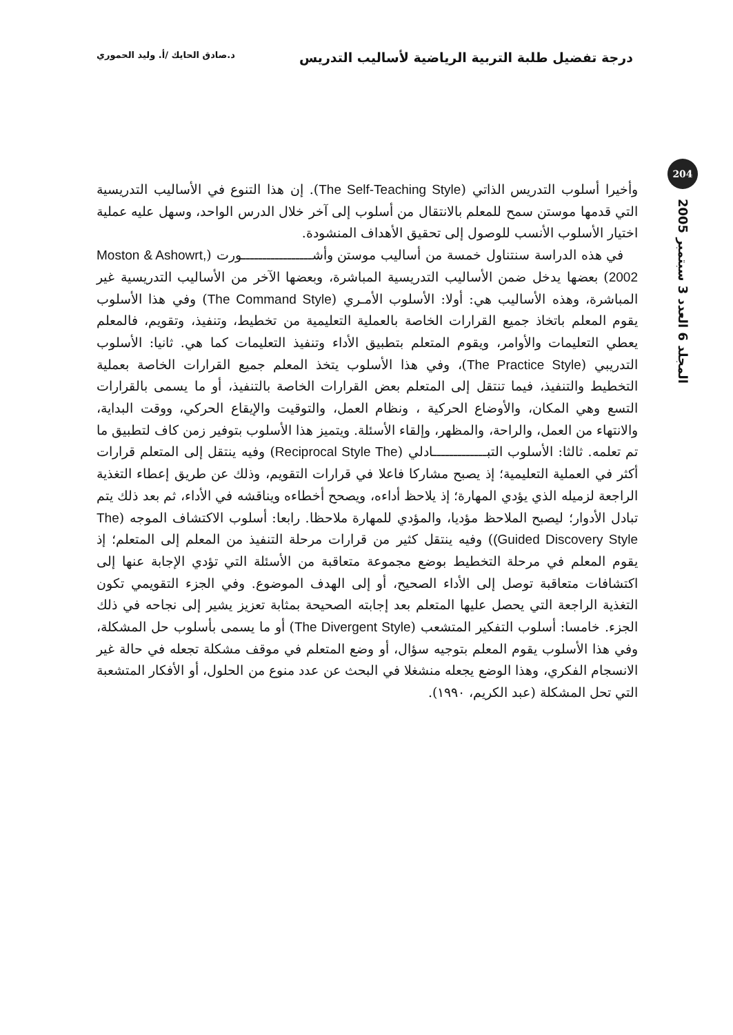درجة تفضيل طلبة التربية الرياضية لأساليب التدريس د.صادق الحايك /أ. وليد الحموري
204
المجلد 6 العدد 3 سبتمبر 2005
وأخيرا أسلوب التدريس الذاتي (The Self-Teaching Style). إن هذا التنوع في الأساليب التدريسية التي قدمها موستن سمح للمعلم بالانتقال من أسلوب إلى آخر خلال الدرس الواحد، وسهل عليه عملية اختيار الأسلوب الأنسب للوصول إلى تحقيق الأهداف المنشودة.
في هذه الدراسة سنتناول خمسة من أساليب موستن وأشـــــــــــــــــورت (Moston & Ashowrt, 2002) بعضها يدخل ضمن الأساليب التدريسية المباشرة، وبعضها الآخر من الأساليب التدريسية غير المباشرة، وهذه الأساليب هي: أولا: الأسلوب الأمـري (The Command Style) وفي هذا الأسلوب يقوم المعلم باتخاذ جميع القرارات الخاصة بالعملية التعليمية من تخطيط، وتنفيذ، وتقويم، فالمعلم يعطي التعليمات والأوامر، ويقوم المتعلم بتطبيق الأداء وتنفيذ التعليمات كما هي. ثانيا: الأسلوب التدريبي (The Practice Style)، وفي هذا الأسلوب يتخذ المعلم جميع القرارات الخاصة بعملية التخطيط والتنفيذ، فيما تنتقل إلى المتعلم بعض القرارات الخاصة بالتنفيذ، أو ما يسمى بالقرارات التسع وهي المكان، والأوضاع الحركية ، ونظام العمل، والتوقيت والإيقاع الحركي، ووقت البداية، والانتهاء من العمل، والراحة، والمظهر، وإلقاء الأسئلة. ويتميز هذا الأسلوب بتوفير زمن كاف لتطبيق ما تم تعلمه. ثالثا: الأسلوب التبـــــــــــــادلي (Reciprocal Style The) وفيه ينتقل إلى المتعلم قرارات أكثر في العملية التعليمية؛ إذ يصبح مشاركا فاعلا في قرارات التقويم، وذلك عن طريق إعطاء التغذية الراجعة لزميله الذي يؤدي المهارة؛ إذ يلاحظ أداءه، ويصحح أخطاءه ويناقشه في الأداء، ثم بعد ذلك يتم تبادل الأدوار؛ ليصبح الملاحظ مؤديا، والمؤدي للمهارة ملاحظا. رابعا: أسلوب الاكتشاف الموجه (The Guided Discovery Style)) وفيه ينتقل كثير من قرارات مرحلة التنفيذ من المعلم إلى المتعلم؛ إذ يقوم المعلم في مرحلة التخطيط بوضع مجموعة متعاقبة من الأسئلة التي تؤدي الإجابة عنها إلى اكتشافات متعاقبة توصل إلى الأداء الصحيح، أو إلى الهدف الموضوع. وفي الجزء التقويمي تكون التغذية الراجعة التي يحصل عليها المتعلم بعد إجابته الصحيحة بمثابة تعزيز يشير إلى نجاحه في ذلك الجزء. خامسا: أسلوب التفكير المتشعب (The Divergent Style) أو ما يسمى بأسلوب حل المشكلة، وفي هذا الأسلوب يقوم المعلم بتوجيه سؤال، أو وضع المتعلم في موقف مشكلة تجعله في حالة غير الانسجام الفكري، وهذا الوضع يجعله منشغلا في البحث عن عدد منوع من الحلول، أو الأفكار المتشعبة التي تحل المشكلة (عبد الكريم، ١٩٩٠).